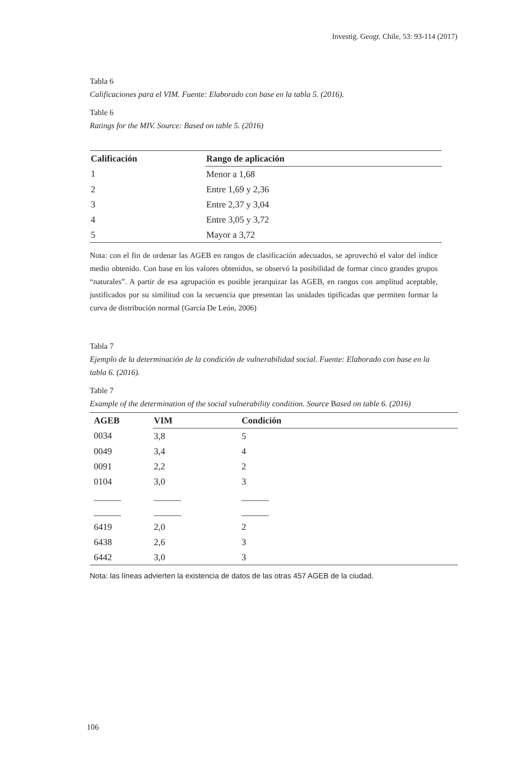Investig. Geogr. Chile, 53: 93-114 (2017)
Tabla 6
Calificaciones para el VIM. Fuente: Elaborado con base en la tabla 5. (2016).
Table 6
Ratings for the MIV. Source: Based on table 5. (2016)
| Calificación | Rango de aplicación |
| --- | --- |
| 1 | Menor a 1,68 |
| 2 | Entre 1,69 y 2,36 |
| 3 | Entre 2,37 y 3,04 |
| 4 | Entre 3,05 y 3,72 |
| 5 | Mayor a 3,72 |
Nota: con el fin de ordenar las AGEB en rangos de clasificación adecuados, se aprovechó el valor del índice medio obtenido. Con base en los valores obtenidos, se observó la posibilidad de formar cinco grandes grupos “naturales”. A partir de esa agrupación es posible jerarquizar las AGEB, en rangos con amplitud aceptable, justificados por su similitud con la secuencia que presentan las unidades tipificadas que permiten formar la curva de distribución normal (García De León, 2006)
Tabla 7
Ejemplo de la determinación de la condición de vulnerabilidad social. Fuente: Elaborado con base en la tabla 6. (2016).
Table 7
Example of the determination of the social vulnerability condition. Source Based on table 6. (2016)
| AGEB | VIM | Condición |
| --- | --- | --- |
| 0034 | 3,8 | 5 |
| 0049 | 3,4 | 4 |
| 0091 | 2,2 | 2 |
| 0104 | 3,0 | 3 |
| ______ | ______ | ______ |
| ______ | ______ | ______ |
| 6419 | 2,0 | 2 |
| 6438 | 2,6 | 3 |
| 6442 | 3,0 | 3 |
Nota: las líneas advierten la existencia de datos de las otras 457 AGEB de la ciudad.
106